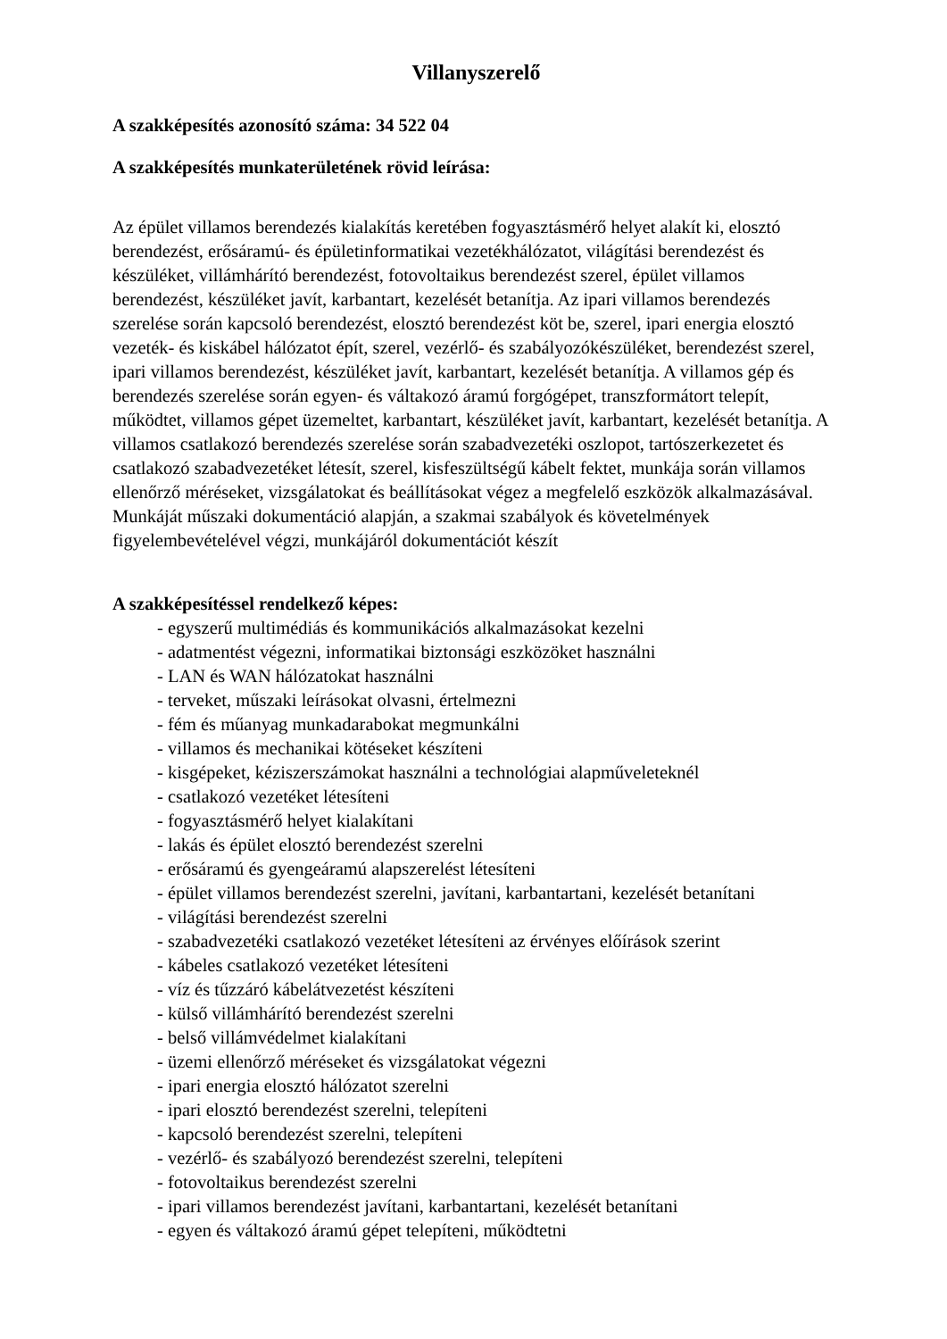Villanyszerelő
A szakképesítés azonosító száma: 34 522 04
A szakképesítés munkaterületének rövid leírása:
Az épület villamos berendezés kialakítás keretében fogyasztásmérő helyet alakít ki, elosztó berendezést, erősáramú- és épületinformatikai vezetékhálózatot, világítási berendezést és készüléket, villámhárító berendezést, fotovoltaikus berendezést szerel, épület villamos berendezést, készüléket javít, karbantart, kezelését betanítja. Az ipari villamos berendezés szerelése során kapcsoló berendezést, elosztó berendezést köt be, szerel, ipari energia elosztó vezeték- és kiskábel hálózatot épít, szerel, vezérlő- és szabályozókészüléket, berendezést szerel, ipari villamos berendezést, készüléket javít, karbantart, kezelését betanítja. A villamos gép és berendezés szerelése során egyen- és váltakozó áramú forgógépet, transzformátort telepít, működtet, villamos gépet üzemeltet, karbantart, készüléket javít, karbantart, kezelését betanítja. A villamos csatlakozó berendezés szerelése során szabadvezetéki oszlopot, tartószerkezetet és csatlakozó szabadvezetéket létesít, szerel, kisfeszültségű kábelt fektet, munkája során villamos ellenőrző méréseket, vizsgálatokat és beállításokat végez a megfelelő eszközök alkalmazásával. Munkáját műszaki dokumentáció alapján, a szakmai szabályok és követelmények figyelembevételével végzi, munkájáról dokumentációt készít
A szakképesítéssel rendelkező képes:
- egyszerű multimédiás és kommunikációs alkalmazásokat kezelni
- adatmentést végezni, informatikai biztonsági eszközöket használni
- LAN és WAN hálózatokat használni
- terveket, műszaki leírásokat olvasni, értelmezni
- fém és műanyag munkadarabokat megmunkálni
- villamos és mechanikai kötéseket készíteni
- kisgépeket, kéziszerszámokat használni a technológiai alapműveleteknél
- csatlakozó vezetéket létesíteni
- fogyasztásmérő helyet kialakítani
- lakás és épület elosztó berendezést szerelni
- erősáramú és gyengeáramú alapszerelést létesíteni
- épület villamos berendezést szerelni, javítani, karbantartani, kezelését betanítani
- világítási berendezést szerelni
- szabadvezetéki csatlakozó vezetéket létesíteni az érvényes előírások szerint
- kábeles csatlakozó vezetéket létesíteni
- víz és tűzzáró kábelátvezetést készíteni
- külső villámhárító berendezést szerelni
- belső villámvédelmet kialakítani
- üzemi ellenőrző méréseket és vizsgálatokat végezni
- ipari energia elosztó hálózatot szerelni
- ipari elosztó berendezést szerelni, telepíteni
- kapcsoló berendezést szerelni, telepíteni
- vezérlő- és szabályozó berendezést szerelni, telepíteni
- fotovoltaikus berendezést szerelni
- ipari villamos berendezést javítani, karbantartani, kezelését betanítani
- egyen és váltakozó áramú gépet telepíteni, működtetni